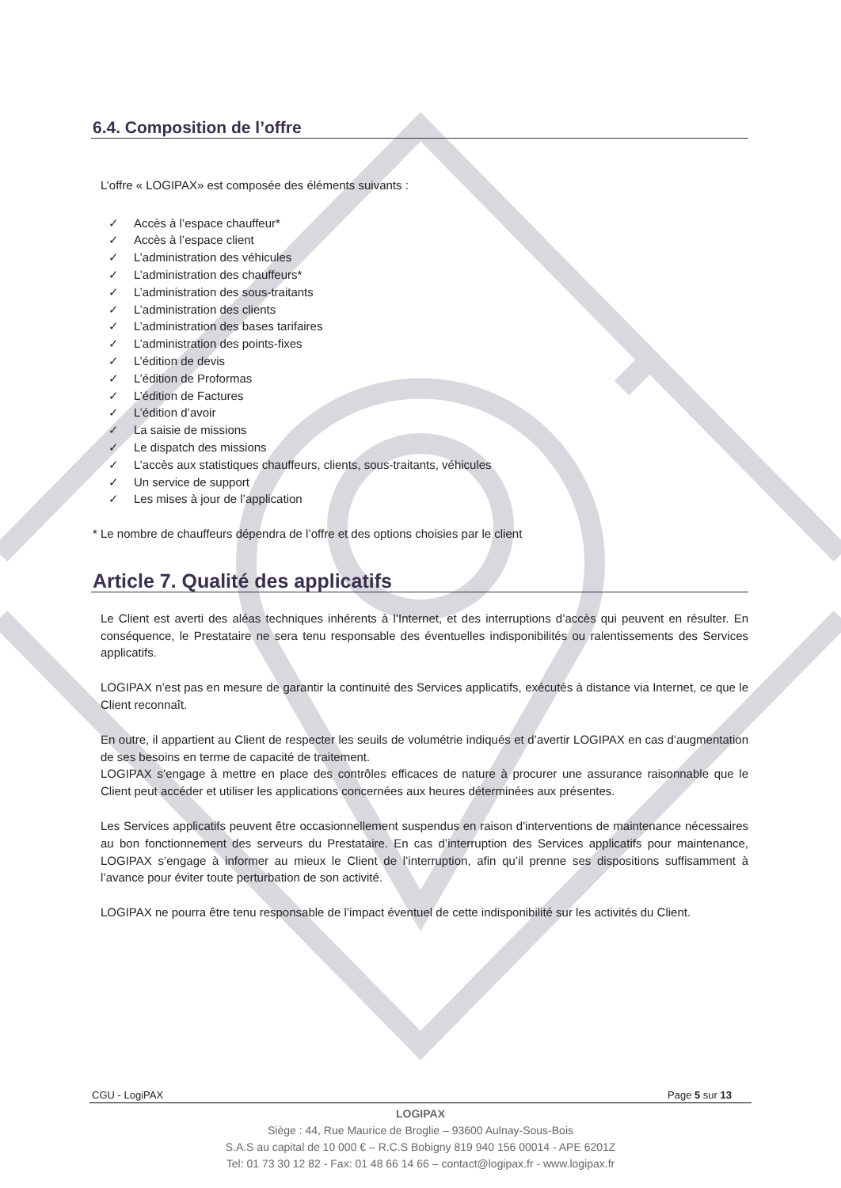6.4. Composition de l’offre
L’offre « LOGIPAX» est composée des éléments suivants :
✓ Accès à l’espace chauffeur*
✓ Accès à l’espace client
✓ L’administration des véhicules
✓ L’administration des chauffeurs*
✓ L’administration des sous-traitants
✓ L’administration des clients
✓ L’administration des bases tarifaires
✓ L’administration des points-fixes
✓ L’édition de devis
✓ L’édition de Proformas
✓ L’édition de Factures
✓ L’édition d’avoir
✓ La saisie de missions
✓ Le dispatch des missions
✓ L’accès aux statistiques chauffeurs, clients, sous-traitants, véhicules
✓ Un service de support
✓ Les mises à jour de l’application
* Le nombre de chauffeurs dépendra de l’offre et des options choisies par le client
Article 7. Qualité des applicatifs
Le Client est averti des aléas techniques inhérents à l’Internet, et des interruptions d’accès qui peuvent en résulter. En conséquence, le Prestataire ne sera tenu responsable des éventuelles indisponibilités ou ralentissements des Services applicatifs.
LOGIPAX n’est pas en mesure de garantir la continuité des Services applicatifs, exécutés à distance via Internet, ce que le Client reconnaît.
En outre, il appartient au Client de respecter les seuils de volumétrie indiqués et d’avertir LOGIPAX en cas d’augmentation de ses besoins en terme de capacité de traitement.
LOGIPAX s’engage à mettre en place des contrôles efficaces de nature à procurer une assurance raisonnable que le Client peut accéder et utiliser les applications concernées aux heures déterminées aux présentes.
Les Services applicatifs peuvent être occasionnellement suspendus en raison d'interventions de maintenance nécessaires au bon fonctionnement des serveurs du Prestataire. En cas d’interruption des Services applicatifs pour maintenance, LOGIPAX s’engage à informer au mieux le Client de l’interruption, afin qu’il prenne ses dispositions suffisamment à l’avance pour éviter toute perturbation de son activité.
LOGIPAX ne pourra être tenu responsable de l’impact éventuel de cette indisponibilité sur les activités du Client.
CGU - LogiPAX Page 5 sur 13
LOGIPAX
Siège : 44, Rue Maurice de Broglie – 93600 Aulnay-Sous-Bois
S.A.S au capital de 10 000 € – R.C.S Bobigny 819 940 156 00014 - APE 6201Z
Tel: 01 73 30 12 82 - Fax: 01 48 66 14 66 – contact@logipax.fr - www.logipax.fr